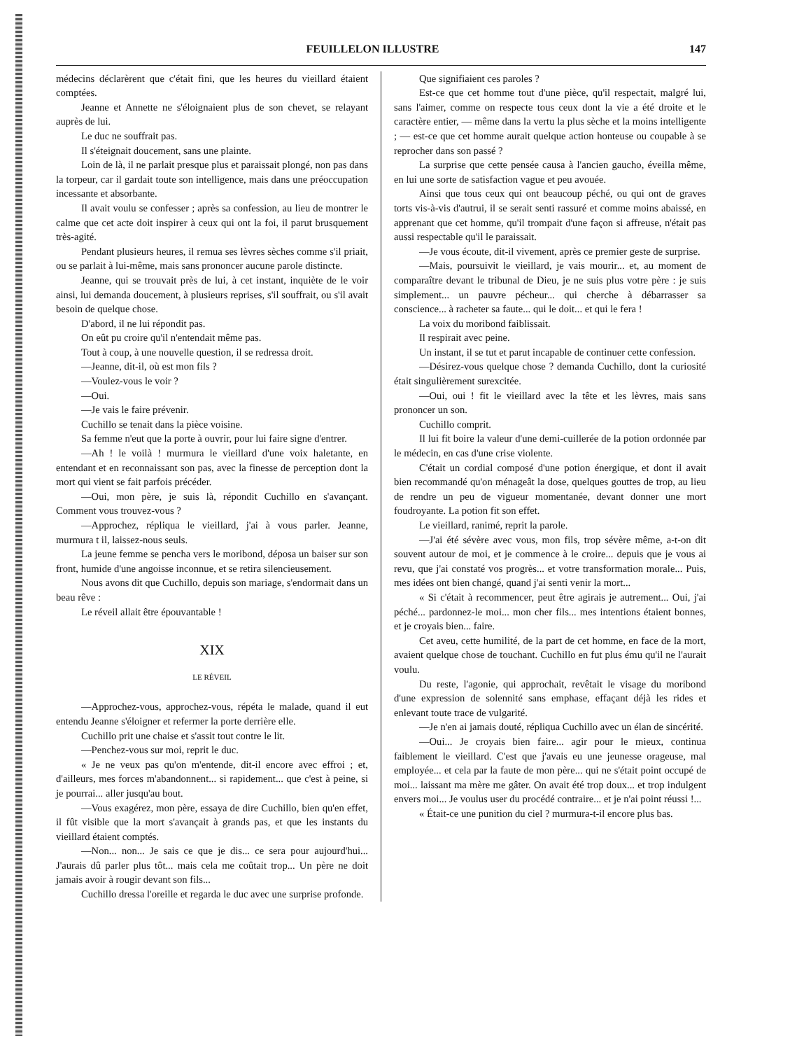FEUILLELON ILLUSTRE 147
médecins déclarèrent que c'était fini, que les heures du vieillard étaient comptées.
Jeanne et Annette ne s'éloignaient plus de son chevet, se relayant auprès de lui.
Le duc ne souffrait pas.
Il s'éteignait doucement, sans une plainte.
Loin de là, il ne parlait presque plus et paraissait plongé, non pas dans la torpeur, car il gardait toute son intelligence, mais dans une préoccupation incessante et absorbante.
Il avait voulu se confesser ; après sa confession, au lieu de montrer le calme que cet acte doit inspirer à ceux qui ont la foi, il parut brusquement très-agité.
Pendant plusieurs heures, il remua ses lèvres sèches comme s'il priait, ou se parlait à lui-même, mais sans prononcer aucune parole distincte.
Jeanne, qui se trouvait près de lui, à cet instant, inquiète de le voir ainsi, lui demanda doucement, à plusieurs reprises, s'il souffrait, ou s'il avait besoin de quelque chose.
D'abord, il ne lui répondit pas.
On eût pu croire qu'il n'entendait même pas.
Tout à coup, à une nouvelle question, il se redressa droit.
—Jeanne, dit-il, où est mon fils ?
—Voulez-vous le voir ?
—Oui.
—Je vais le faire prévenir.
Cuchillo se tenait dans la pièce voisine.
Sa femme n'eut que la porte à ouvrir, pour lui faire signe d'entrer.
—Ah ! le voilà ! murmura le vieillard d'une voix haletante, en entendant et en reconnaissant son pas, avec la finesse de perception dont la mort qui vient se fait parfois précéder.
—Oui, mon père, je suis là, répondit Cuchillo en s'avançant. Comment vous trouvez-vous ?
—Approchez, répliqua le vieillard, j'ai à vous parler. Jeanne, murmura t il, laissez-nous seuls.
La jeune femme se pencha vers le moribond, déposa un baiser sur son front, humide d'une angoisse inconnue, et se retira silencieusement.
Nous avons dit que Cuchillo, depuis son mariage, s'endormait dans un beau rêve :
Le réveil allait être épouvantable !
XIX
LE RÉVEIL
—Approchez-vous, approchez-vous, répéta le malade, quand il eut entendu Jeanne s'éloigner et refermer la porte derrière elle.
Cuchillo prit une chaise et s'assit tout contre le lit.
—Penchez-vous sur moi, reprit le duc.
« Je ne veux pas qu'on m'entende, dit-il encore avec effroi ; et, d'ailleurs, mes forces m'abandonnent... si rapidement... que c'est à peine, si je pourrai... aller jusqu'au bout.
—Vous exagérez, mon père, essaya de dire Cuchillo, bien qu'en effet, il fût visible que la mort s'avançait à grands pas, et que les instants du vieillard étaient comptés.
—Non... non... Je sais ce que je dis... ce sera pour aujourd'hui... J'aurais dû parler plus tôt... mais cela me coûtait trop... Un père ne doit jamais avoir à rougir devant son fils...
Cuchillo dressa l'oreille et regarda le duc avec une surprise profonde.
Que signifiaient ces paroles ?
Est-ce que cet homme tout d'une pièce, qu'il respectait, malgré lui, sans l'aimer, comme on respecte tous ceux dont la vie a été droite et le caractère entier, — même dans la vertu la plus sèche et la moins intelligente ; — est-ce que cet homme aurait quelque action honteuse ou coupable à se reprocher dans son passé ?
La surprise que cette pensée causa à l'ancien gaucho, éveilla même, en lui une sorte de satisfaction vague et peu avouée.
Ainsi que tous ceux qui ont beaucoup péché, ou qui ont de graves torts vis-à-vis d'autrui, il se serait senti rassuré et comme moins abaissé, en apprenant que cet homme, qu'il trompait d'une façon si affreuse, n'était pas aussi respectable qu'il le paraissait.
—Je vous écoute, dit-il vivement, après ce premier geste de surprise.
—Mais, poursuivit le vieillard, je vais mourir... et, au moment de comparaître devant le tribunal de Dieu, je ne suis plus votre père : je suis simplement... un pauvre pécheur... qui cherche à débarrasser sa conscience... à racheter sa faute... qui le doit... et qui le fera !
La voix du moribond faiblissait.
Il respirait avec peine.
Un instant, il se tut et parut incapable de continuer cette confession.
—Désirez-vous quelque chose ? demanda Cuchillo, dont la curiosité était singulièrement surexcitée.
—Oui, oui ! fit le vieillard avec la tête et les lèvres, mais sans prononcer un son.
Cuchillo comprit.
Il lui fit boire la valeur d'une demi-cuillerée de la potion ordonnée par le médecin, en cas d'une crise violente.
C'était un cordial composé d'une potion énergique, et dont il avait bien recommandé qu'on ménageât la dose, quelques gouttes de trop, au lieu de rendre un peu de vigueur momentanée, devant donner une mort foudroyante. La potion fit son effet.
Le vieillard, ranimé, reprit la parole.
—J'ai été sévère avec vous, mon fils, trop sévère même, a-t-on dit souvent autour de moi, et je commence à le croire... depuis que je vous ai revu, que j'ai constaté vos progrès... et votre transformation morale... Puis, mes idées ont bien changé, quand j'ai senti venir la mort...
« Si c'était à recommencer, peut être agirais je autrement... Oui, j'ai péché... pardonnez-le moi... mon cher fils... mes intentions étaient bonnes, et je croyais bien... faire.
Cet aveu, cette humilité, de la part de cet homme, en face de la mort, avaient quelque chose de touchant. Cuchillo en fut plus ému qu'il ne l'aurait voulu.
Du reste, l'agonie, qui approchait, revêtait le visage du moribond d'une expression de solennité sans emphase, effaçant déjà les rides et enlevant toute trace de vulgarité.
—Je n'en ai jamais douté, répliqua Cuchillo avec un élan de sincérité.
—Oui... Je croyais bien faire... agir pour le mieux, continua faiblement le vieillard. C'est que j'avais eu une jeunesse orageuse, mal employée... et cela par la faute de mon père... qui ne s'était point occupé de moi... laissant ma mère me gâter. On avait été trop doux... et trop indulgent envers moi... Je voulus user du procédé contraire... et je n'ai point réussi !...
« Était-ce une punition du ciel ? murmura-t-il encore plus bas.